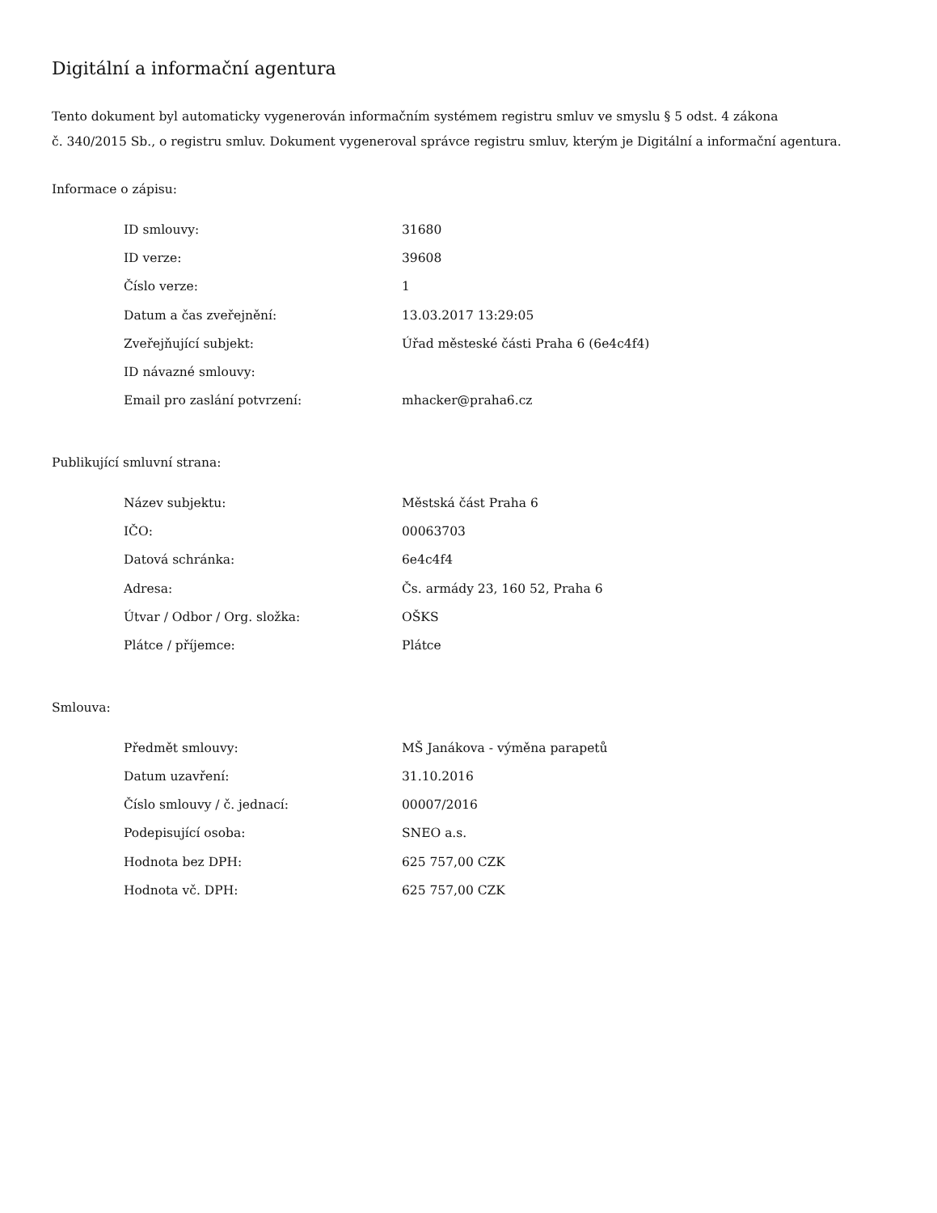Digitální a informační agentura
Tento dokument byl automaticky vygenerován informačním systémem registru smluv ve smyslu § 5 odst. 4 zákona
č. 340/2015 Sb., o registru smluv. Dokument vygeneroval správce registru smluv, kterým je Digitální a informační agentura.
Informace o zápisu:
| ID smlouvy: | 31680 |
| ID verze: | 39608 |
| Číslo verze: | 1 |
| Datum a čas zveřejnění: | 13.03.2017 13:29:05 |
| Zveřejňující subjekt: | Úřad městeské části Praha 6 (6e4c4f4) |
| ID návazné smlouvy: | |
| Email pro zaslání potvrzení: | mhacker@praha6.cz |
Publikující smluvní strana:
| Název subjektu: | Městská část Praha 6 |
| IČO: | 00063703 |
| Datová schránka: | 6e4c4f4 |
| Adresa: | Čs. armády 23, 160 52, Praha 6 |
| Útvar / Odbor / Org. složka: | OŠKS |
| Plátce / příjemce: | Plátce |
Smlouva:
| Předmět smlouvy: | MŠ Janákova - výměna parapetů |
| Datum uzavření: | 31.10.2016 |
| Číslo smlouvy / č. jednací: | 00007/2016 |
| Podepisující osoba: | SNEO a.s. |
| Hodnota bez DPH: | 625 757,00 CZK |
| Hodnota vč. DPH: | 625 757,00 CZK |